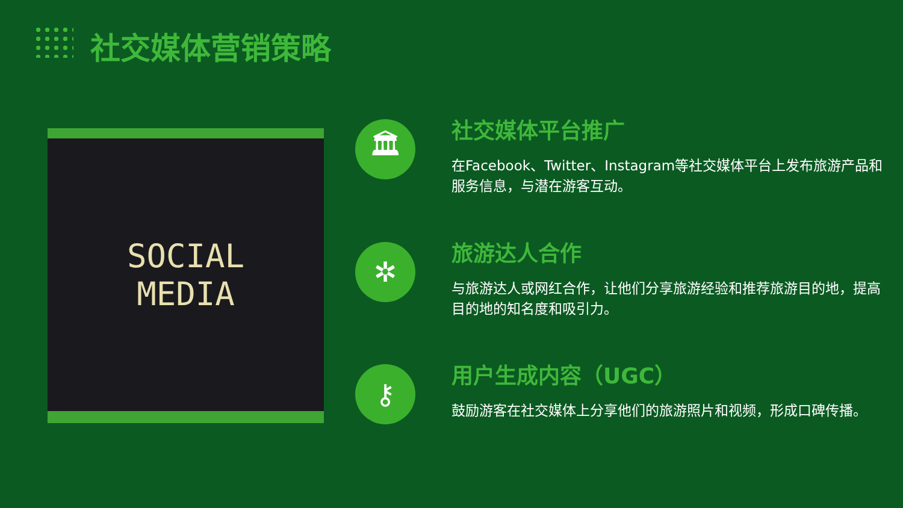社交媒体营销策略
SOCIAL
MEDIA
🏛
社交媒体平台推广
在Facebook、Twitter、Instagram等社交媒体平台上发布旅游产品和服务信息，与潜在游客互动。
✲
旅游达人合作
与旅游达人或网红合作，让他们分享旅游经验和推荐旅游目的地，提高目的地的知名度和吸引力。
⚷
用户生成内容（UGC）
鼓励游客在社交媒体上分享他们的旅游照片和视频，形成口碑传播。